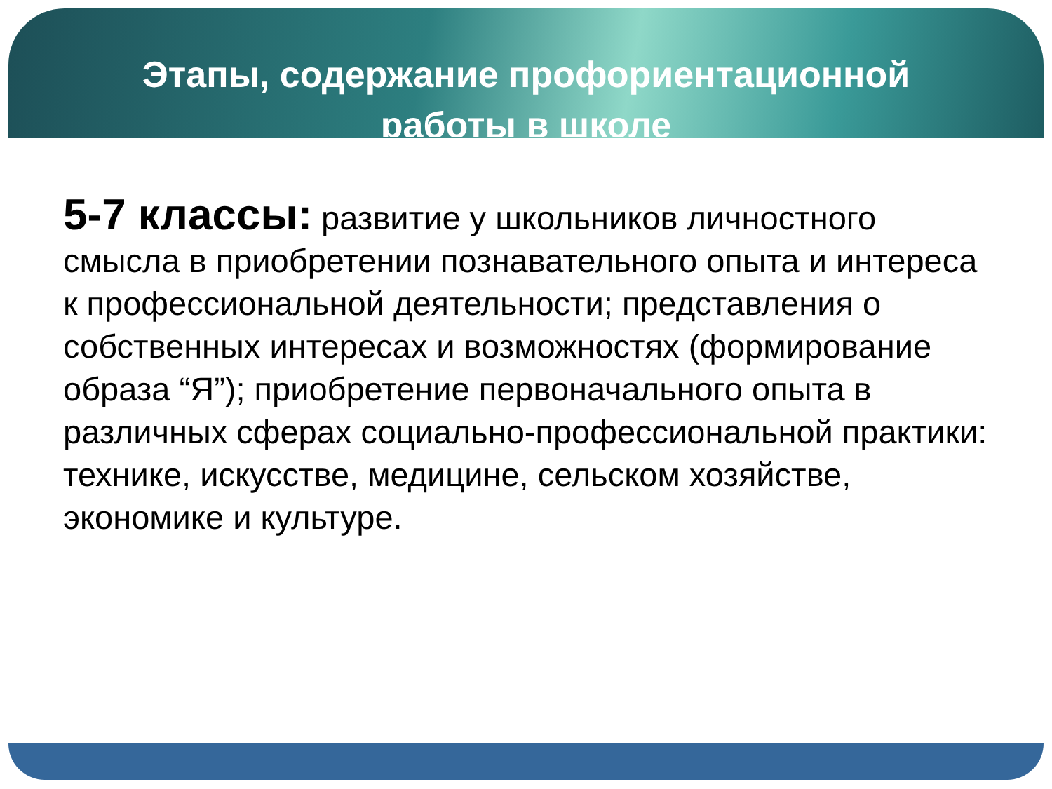Этапы, содержание профориентационной работы в школе
5-7 классы: развитие у школьников личностного смысла в приобретении познавательного опыта и интереса к профессиональной деятельности; представления о собственных интересах и возможностях (формирование образа “Я”); приобретение первоначального опыта в различных сферах социально-профессиональной практики: технике, искусстве, медицине, сельском хозяйстве, экономике и культуре.